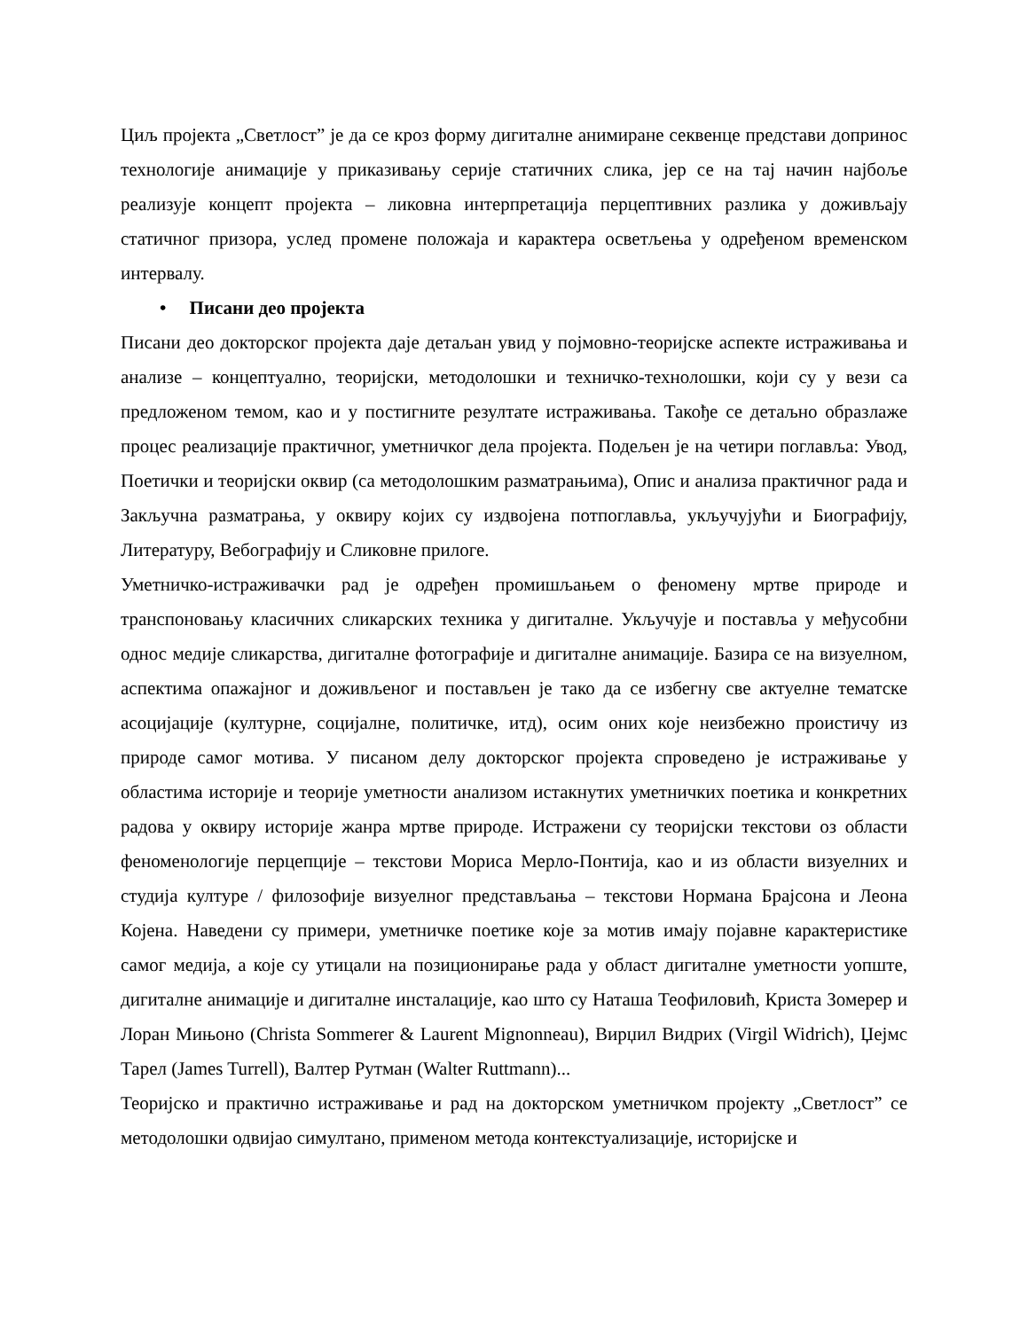Циљ пројекта „Светлост” је да се кроз форму дигиталне анимиране секвенце представи допринос технологије анимације у приказивању серије статичних слика, јер се на тај начин најбоље реализује концепт пројекта – ликовна интерпретација перцептивних разлика у доживљају статичног призора, услед промене положаја и карактера осветљења у одређеном временском интервалу.
• Писани део пројекта
Писани део докторског пројекта даје детаљан увид у појмовно-теоријске аспекте истраживања и анализе – концептуално, теоријски, методолошки и техничко-технолошки, који су у вези са предложеном темом, као и у постигните резултате истраживања. Такође се детаљно образлаже процес реализације практичног, уметничког дела пројекта. Подељен је на четири поглавља: Увод, Поетички и теоријски оквир (са методолошким разматрањима), Опис и анализа практичног рада и Закључна разматрања, у оквиру којих су издвојена потпоглавља, укључујући и Биографију, Литературу, Вебографију и Сликовне прилоге.
Уметничко-истраживачки рад је одређен промишљањем о феномену мртве природе и транспоновању класичних сликарских техника у дигиталне. Укључује и поставља у међусобни однос медије сликарства, дигиталне фотографије и дигиталне анимације. Базира се на визуелном, аспектима опажајног и доживљеног и постављен је тако да се избегну све актуелне тематске асоцијације (културне, социјалне, политичке, итд), осим оних које неизбежно проистичу из природе самог мотива. У писаном делу докторског пројекта спроведено је истраживање у областима историје и теорије уметности анализом истакнутих уметничких поетика и конкретних радова у оквиру историје жанра мртве природе. Истражени су теоријски текстови оз области феноменологије перцепције – текстови Мориса Мерло-Понтија, као и из области визуелних и студија културе / филозофије визуелног представљања – текстови Нормана Брајсона и Леона Којена. Наведени су примери, уметничке поетике које за мотив имају појавне карактеристике самог медија, а које су утицали на позиционирање рада у област дигиталне уметности уопште, дигиталне анимације и дигиталне инсталације, као што су Наташа Теофиловић, Криста Зомерер и Лоран Мињоно (Christa Sommerer & Laurent Mignonneau), Вирџил Видрих (Virgil Widrich), Џејмс Тарел (James Turrell), Валтер Рутман (Walter Ruttmann)...
Теоријско и практично истраживање и рад на докторском уметничком пројекту „Светлост” се методолошки одвијао симултано, применом метода контекстуализације, историјске и